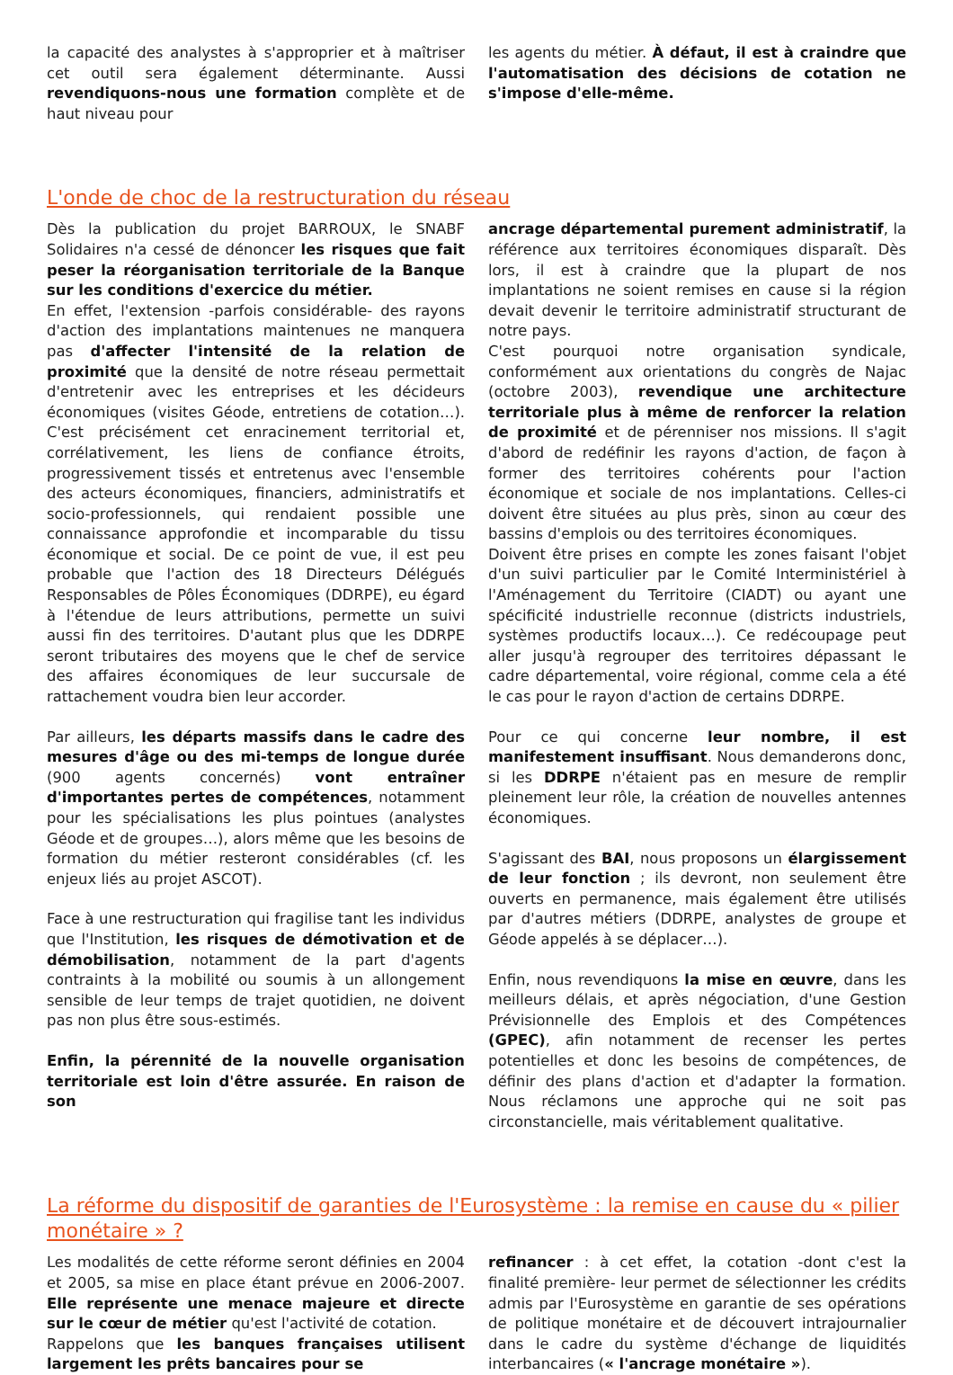la capacité des analystes à s'approprier et à maîtriser cet outil sera également déterminante. Aussi revendiquons-nous une formation complète et de haut niveau pour
les agents du métier. À défaut, il est à craindre que l'automatisation des décisions de cotation ne s'impose d'elle-même.
L'onde de choc de la restructuration du réseau
Dès la publication du projet BARROUX, le SNABF Solidaires n'a cessé de dénoncer les risques que fait peser la réorganisation territoriale de la Banque sur les conditions d'exercice du métier.
En effet, l'extension -parfois considérable- des rayons d'action des implantations maintenues ne manquera pas d'affecter l'intensité de la relation de proximité que la densité de notre réseau permettait d'entretenir avec les entreprises et les décideurs économiques (visites Géode, entretiens de cotation…). C'est précisément cet enracinement territorial et, corrélativement, les liens de confiance étroits, progressivement tissés et entretenus avec l'ensemble des acteurs économiques, financiers, administratifs et socio-professionnels, qui rendaient possible une connaissance approfondie et incomparable du tissu économique et social. De ce point de vue, il est peu probable que l'action des 18 Directeurs Délégués Responsables de Pôles Économiques (DDRPE), eu égard à l'étendue de leurs attributions, permette un suivi aussi fin des territoires. D'autant plus que les DDRPE seront tributaires des moyens que le chef de service des affaires économiques de leur succursale de rattachement voudra bien leur accorder.
Par ailleurs, les départs massifs dans le cadre des mesures d'âge ou des mi-temps de longue durée (900 agents concernés) vont entraîner d'importantes pertes de compétences, notamment pour les spécialisations les plus pointues (analystes Géode et de groupes…), alors même que les besoins de formation du métier resteront considérables (cf. les enjeux liés au projet ASCOT).
Face à une restructuration qui fragilise tant les individus que l'Institution, les risques de démotivation et de démobilisation, notamment de la part d'agents contraints à la mobilité ou soumis à un allongement sensible de leur temps de trajet quotidien, ne doivent pas non plus être sous-estimés.
Enfin, la pérennité de la nouvelle organisation territoriale est loin d'être assurée. En raison de son
ancrage départemental purement administratif, la référence aux territoires économiques disparaît. Dès lors, il est à craindre que la plupart de nos implantations ne soient remises en cause si la région devait devenir le territoire administratif structurant de notre pays.
C'est pourquoi notre organisation syndicale, conformément aux orientations du congrès de Najac (octobre 2003), revendique une architecture territoriale plus à même de renforcer la relation de proximité et de pérenniser nos missions. Il s'agit d'abord de redéfinir les rayons d'action, de façon à former des territoires cohérents pour l'action économique et sociale de nos implantations. Celles-ci doivent être situées au plus près, sinon au cœur des bassins d'emplois ou des territoires économiques.
Doivent être prises en compte les zones faisant l'objet d'un suivi particulier par le Comité Interministériel à l'Aménagement du Territoire (CIADT) ou ayant une spécificité industrielle reconnue (districts industriels, systèmes productifs locaux…). Ce redécoupage peut aller jusqu'à regrouper des territoires dépassant le cadre départemental, voire régional, comme cela a été le cas pour le rayon d'action de certains DDRPE.
Pour ce qui concerne leur nombre, il est manifestement insuffisant. Nous demanderons donc, si les DDRPE n'étaient pas en mesure de remplir pleinement leur rôle, la création de nouvelles antennes économiques.
S'agissant des BAI, nous proposons un élargissement de leur fonction ; ils devront, non seulement être ouverts en permanence, mais également être utilisés par d'autres métiers (DDRPE, analystes de groupe et Géode appelés à se déplacer…).
Enfin, nous revendiquons la mise en œuvre, dans les meilleurs délais, et après négociation, d'une Gestion Prévisionnelle des Emplois et des Compétences (GPEC), afin notamment de recenser les pertes potentielles et donc les besoins de compétences, de définir des plans d'action et d'adapter la formation. Nous réclamons une approche qui ne soit pas circonstancielle, mais véritablement qualitative.
La réforme du dispositif de garanties de l'Eurosystème : la remise en cause du « pilier monétaire » ?
Les modalités de cette réforme seront définies en 2004 et 2005, sa mise en place étant prévue en 2006-2007. Elle représente une menace majeure et directe sur le cœur de métier qu'est l'activité de cotation.
Rappelons que les banques françaises utilisent largement les prêts bancaires pour se
refinancer : à cet effet, la cotation -dont c'est la finalité première- leur permet de sélectionner les crédits admis par l'Eurosystème en garantie de ses opérations de politique monétaire et de découvert intrajournalier dans le cadre du système d'échange de liquidités interbancaires (« l'ancrage monétaire »).